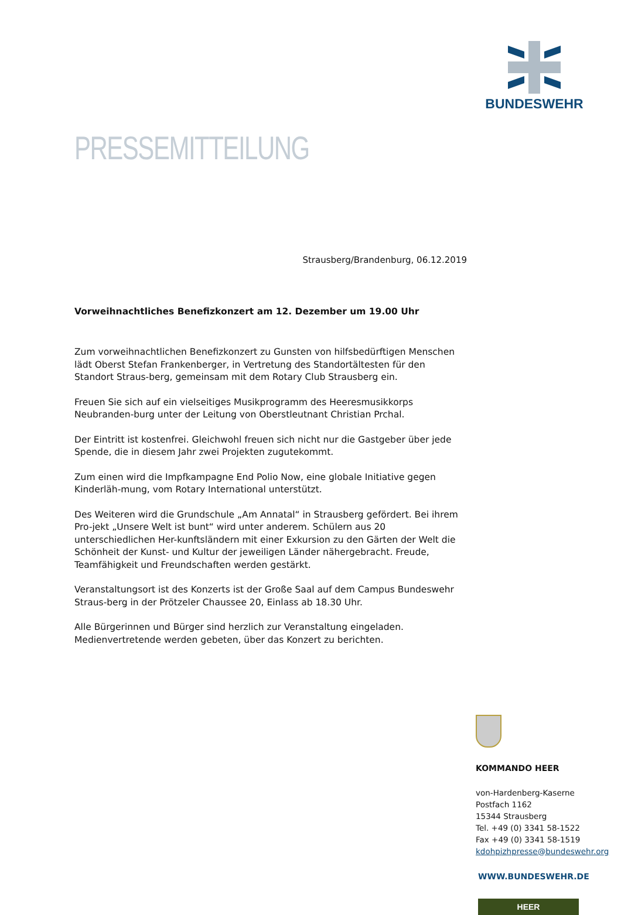PRESSEMITTEILUNG
Strausberg/Brandenburg, 06.12.2019
Vorweihnachtliches Benefizkonzert am 12. Dezember um 19.00 Uhr
Zum vorweihnachtlichen Benefizkonzert zu Gunsten von hilfsbedürftigen Menschen lädt Oberst Stefan Frankenberger, in Vertretung des Standortältesten für den Standort Straus-berg, gemeinsam mit dem Rotary Club Strausberg ein.
Freuen Sie sich auf ein vielseitiges Musikprogramm des Heeresmusikkorps Neubranden-burg unter der Leitung von Oberstleutnant Christian Prchal.
Der Eintritt ist kostenfrei. Gleichwohl freuen sich nicht nur die Gastgeber über jede Spende, die in diesem Jahr zwei Projekten zugutekommt.
Zum einen wird die Impfkampagne End Polio Now, eine globale Initiative gegen Kinderläh-mung, vom Rotary International unterstützt.
Des Weiteren wird die Grundschule „Am Annatal“ in Strausberg gefördert. Bei ihrem Pro-jekt „Unsere Welt ist bunt“ wird unter anderem. Schülern aus 20 unterschiedlichen Her-kunftsländern mit einer Exkursion zu den Gärten der Welt die Schönheit der Kunst- und Kultur der jeweiligen Länder nähergebracht. Freude, Teamfähigkeit und Freundschaften werden gestärkt.
Veranstaltungsort ist des Konzerts ist der Große Saal auf dem Campus Bundeswehr Straus-berg in der Prötzeler Chaussee 20, Einlass ab 18.30 Uhr.
Alle Bürgerinnen und Bürger sind herzlich zur Veranstaltung eingeladen.
Medienvertretende werden gebeten, über das Konzert zu berichten.
BUNDESWEHR
KOMMANDO HEER
von-Hardenberg-Kaserne
Postfach 1162
15344 Strausberg
Tel. +49 (0) 3341 58-1522
Fax +49 (0) 3341 58-1519
kdohpizhpresse@bundeswehr.org
WWW.BUNDESWEHR.DE
HEER